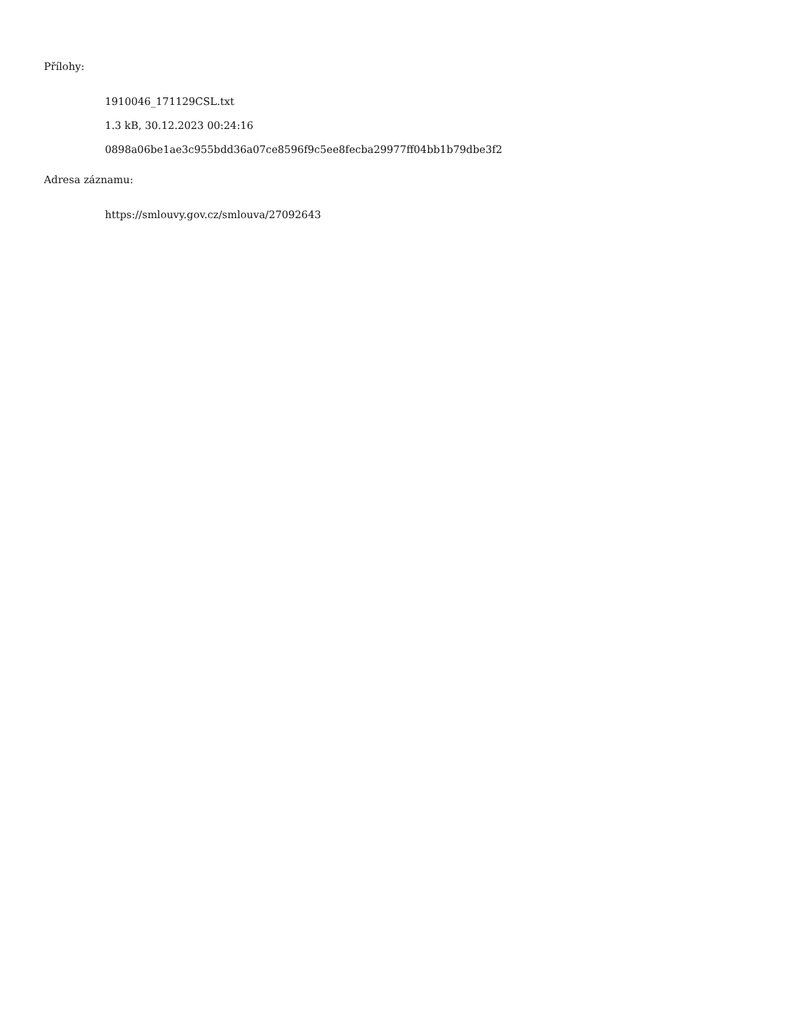Přílohy:
1910046_171129CSL.txt
1.3 kB, 30.12.2023 00:24:16
0898a06be1ae3c955bdd36a07ce8596f9c5ee8fecba29977ff04bb1b79dbe3f2
Adresa záznamu:
https://smlouvy.gov.cz/smlouva/27092643